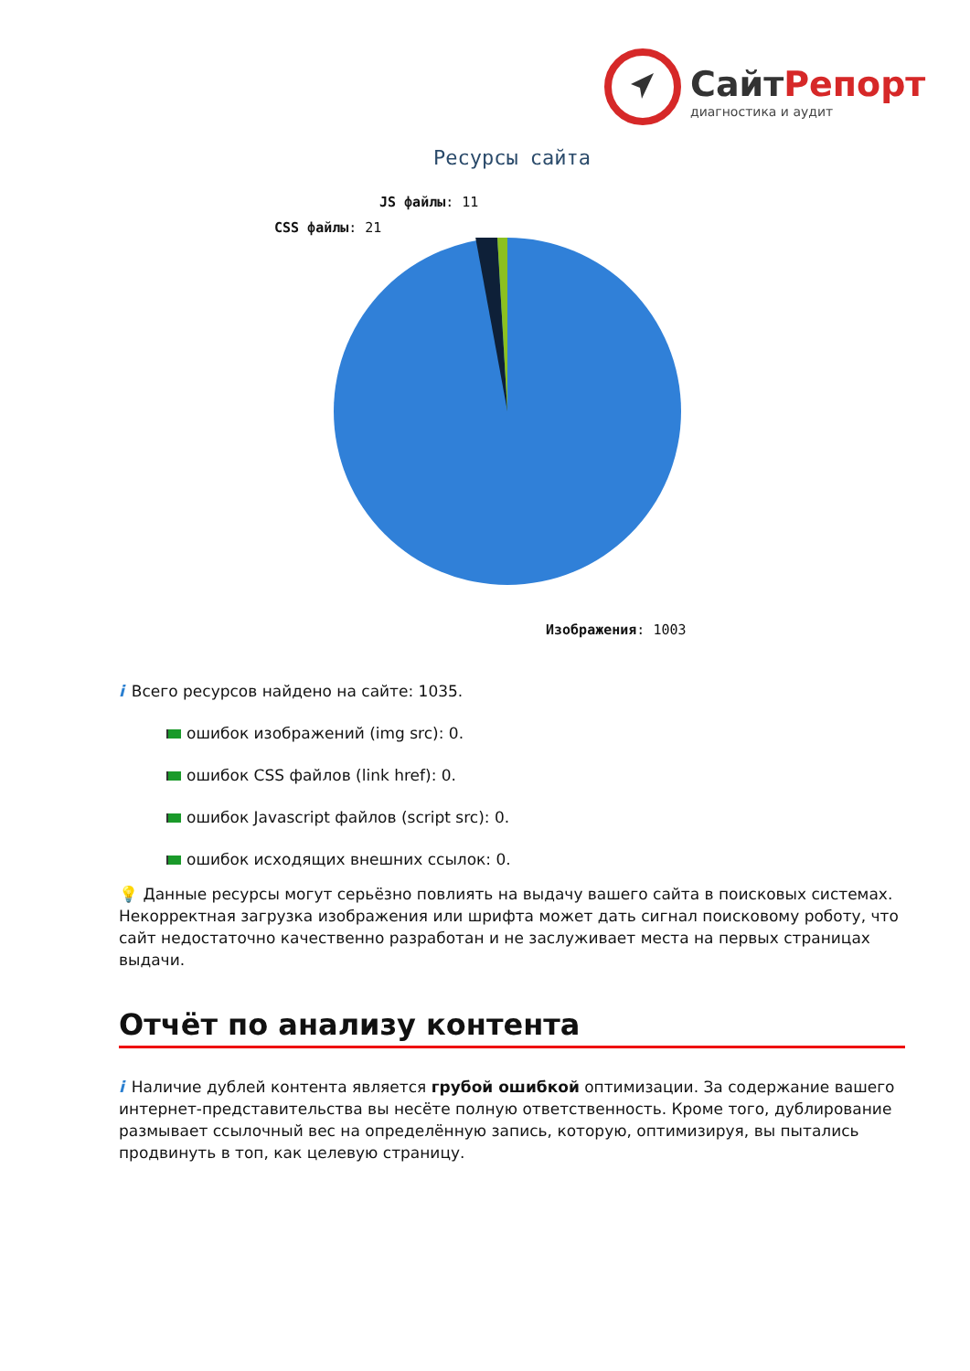СайтРепорт
диагностика и аудит
Ресурсы сайта
JS файлы: 11
CSS файлы: 21
Изображения: 1003
i Всего ресурсов найдено на сайте: 1035.
ошибок изображений (img src): 0.
ошибок CSS файлов (link href): 0.
ошибок Javascript файлов (script src): 0.
ошибок исходящих внешних ссылок: 0.
💡 Данные ресурсы могут серьёзно повлиять на выдачу вашего сайта в поисковых системах. Некорректная загрузка изображения или шрифта может дать сигнал поисковому роботу, что сайт недостаточно качественно разработан и не заслуживает места на первых страницах выдачи.
Отчёт по анализу контента
i Наличие дублей контента является грубой ошибкой оптимизации. За содержание вашего интернет-представительства вы несёте полную ответственность. Кроме того, дублирование размывает ссылочный вес на определённую запись, которую, оптимизируя, вы пытались продвинуть в топ, как целевую страницу.